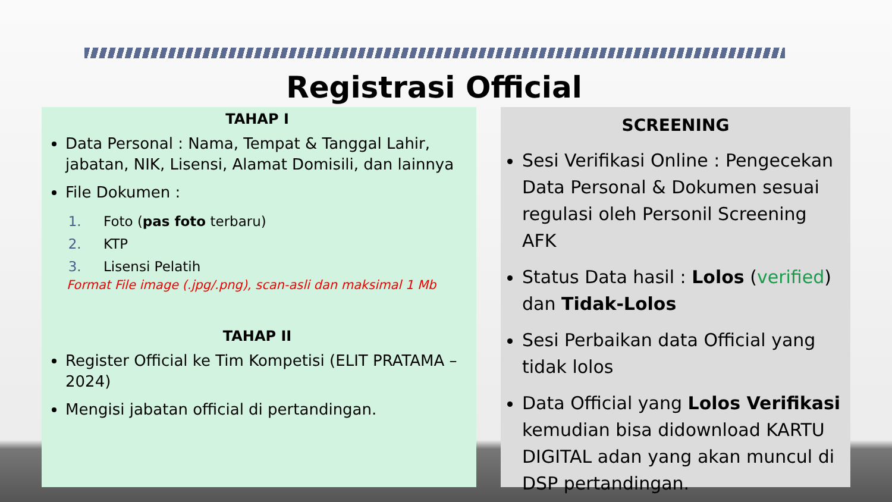Registrasi Official
TAHAP I
Data Personal : Nama, Tempat & Tanggal Lahir, jabatan, NIK, Lisensi, Alamat Domisili, dan lainnya
File Dokumen :
Foto (pas foto terbaru)
KTP
Lisensi Pelatih
Format File image (.jpg/.png), scan-asli dan maksimal 1 Mb
TAHAP II
Register Official ke Tim Kompetisi (ELIT PRATAMA – 2024)
Mengisi jabatan official di pertandingan.
SCREENING
Sesi Verifikasi Online : Pengecekan Data Personal & Dokumen sesuai regulasi oleh Personil Screening AFK
Status Data hasil : Lolos (verified) dan Tidak-Lolos
Sesi Perbaikan data Official yang tidak lolos
Data Official yang Lolos Verifikasi kemudian bisa didownload KARTU DIGITAL adan yang akan muncul di DSP pertandingan.